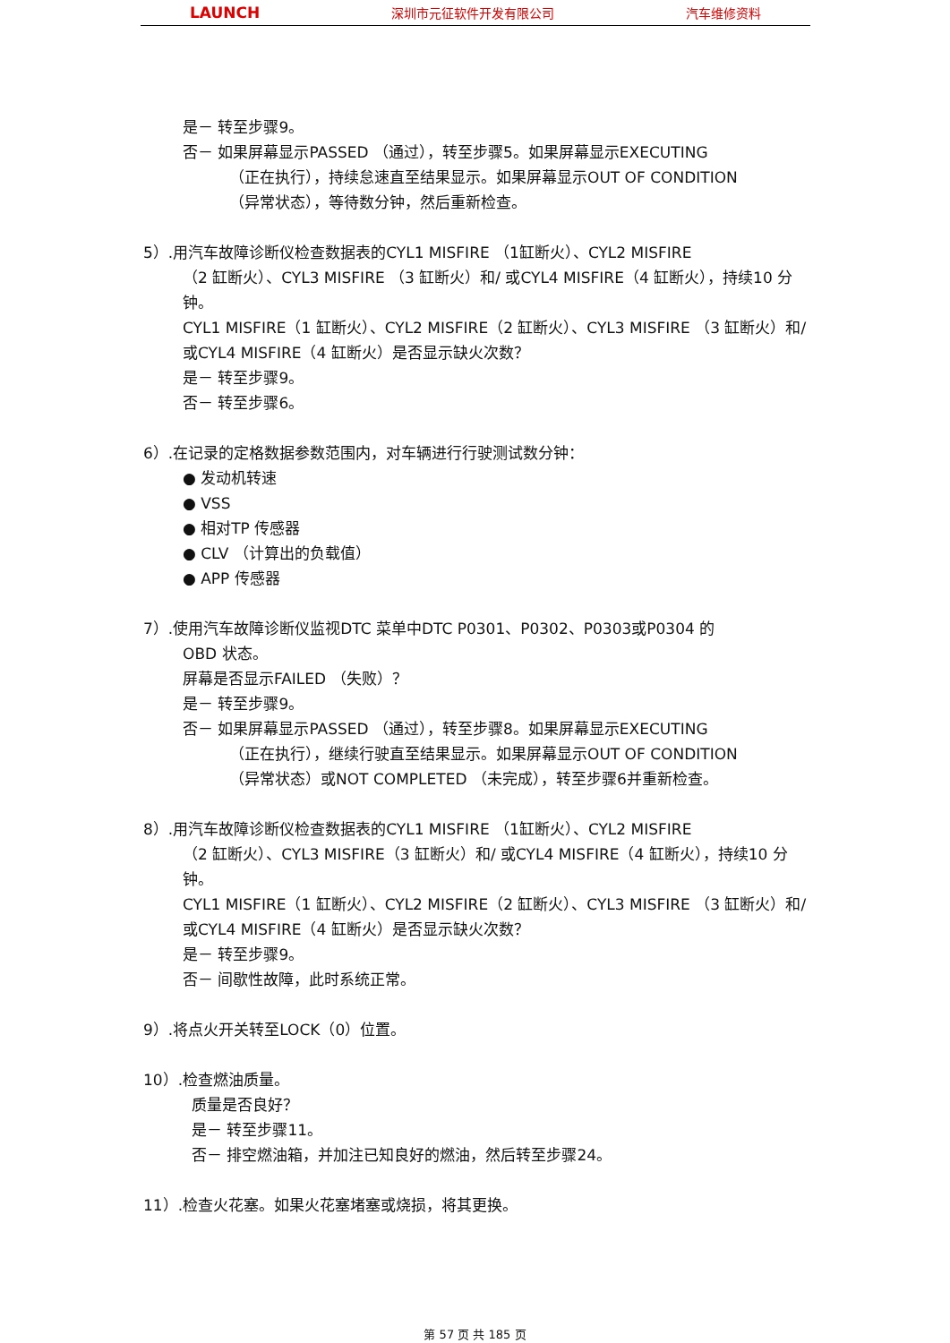LAUNCH 深圳市元征软件开发有限公司 汽车维修资料
是－ 转至步骤9。
否－ 如果屏幕显示PASSED （通过），转至步骤5。如果屏幕显示EXECUTING
（正在执行），持续怠速直至结果显示。如果屏幕显示OUT OF CONDITION
（异常状态），等待数分钟，然后重新检查。
5）.用汽车故障诊断仪检查数据表的CYL1 MISFIRE （1缸断火）、CYL2 MISFIRE
（2 缸断火）、CYL3 MISFIRE （3 缸断火）和/ 或CYL4 MISFIRE（4 缸断火），持续10 分钟。
CYL1 MISFIRE（1 缸断火）、CYL2 MISFIRE（2 缸断火）、CYL3 MISFIRE （3 缸断火）和/ 或CYL4 MISFIRE（4 缸断火）是否显示缺火次数？
是－ 转至步骤9。
否－ 转至步骤6。
6）.在记录的定格数据参数范围内，对车辆进行行驶测试数分钟：
● 发动机转速
● VSS
● 相对TP 传感器
● CLV （计算出的负载值）
● APP 传感器
7）.使用汽车故障诊断仪监视DTC 菜单中DTC P0301、P0302、P0303或P0304 的
OBD 状态。
屏幕是否显示FAILED （失败）？
是－ 转至步骤9。
否－ 如果屏幕显示PASSED （通过），转至步骤8。如果屏幕显示EXECUTING
（正在执行），继续行驶直至结果显示。如果屏幕显示OUT OF CONDITION
（异常状态）或NOT COMPLETED （未完成），转至步骤6并重新检查。
8）.用汽车故障诊断仪检查数据表的CYL1 MISFIRE （1缸断火）、CYL2 MISFIRE
（2 缸断火）、CYL3 MISFIRE（3 缸断火）和/ 或CYL4 MISFIRE（4 缸断火），持续10 分钟。
CYL1 MISFIRE（1 缸断火）、CYL2 MISFIRE（2 缸断火）、CYL3 MISFIRE （3 缸断火）和/ 或CYL4 MISFIRE（4 缸断火）是否显示缺火次数？
是－ 转至步骤9。
否－ 间歇性故障，此时系统正常。
9）.将点火开关转至LOCK（0）位置。
10）.检查燃油质量。
质量是否良好？
是－ 转至步骤11。
否－ 排空燃油箱，并加注已知良好的燃油，然后转至步骤24。
11）.检查火花塞。如果火花塞堵塞或烧损，将其更换。
第 57 页 共 185 页